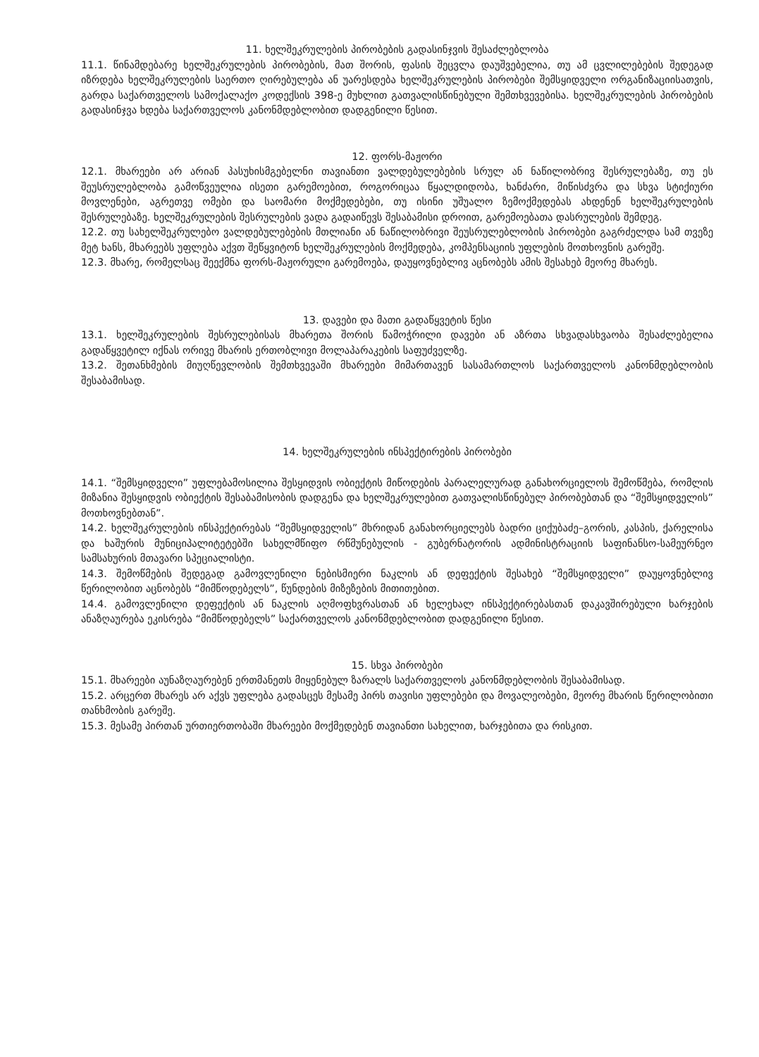11. ხელშეკრულების პირობების გადასინჯვის შესაძლებლობა
11.1. წინამდებარე ხელშეკრულების პირობების, მათ შორის, ფასის შეცვლა დაუშვებელია, თუ ამ ცვლილებების შედეგად იზრდება ხელშეკრულების საერთო ღირებულება ან უარესდება ხელშეკრულების პირობები შემსყიდველი ორგანიზაციისათვის, გარდა საქართველოს სამოქალაქო კოდექსის 398-ე მუხლით გათვალისწინებული შემთხვევებისა. ხელშეკრულების პირობების გადასინჯვა ხდება საქართველოს კანონმდებლობით დადგენილი წესით.
12. ფორს-მაჟორი
12.1. მხარეები არ არიან პასუხისმგებელნი თავიანთი ვალდებულებების სრულ ან ნაწილობრივ შესრულებაზე, თუ ეს შეუსრულებლობა გამოწვეულია ისეთი გარემოებით, როგორიცაა წყალდიდობა, ხანძარი, მიწისძვრა და სხვა სტიქიური მოვლენები, აგრეთვე ომები და საომარი მოქმედებები, თუ ისინი უშუალო ზემოქმედებას ახდენენ ხელშეკრულების შესრულებაზე. ხელშეკრულების შესრულების ვადა გადაიწევს შესაბამისი დროით, გარემოებათა დასრულების შემდეგ.
12.2. თუ სახელშეკრულებო ვალდებულებების მთლიანი ან ნაწილობრივი შეუსრულებლობის პირობები გაგრძელდა სამ თვეზე მეტ ხანს, მხარეებს უფლება აქვთ შეწყვიტონ ხელშეკრულების მოქმედება, კომპენსაციის უფლების მოთხოვნის გარეშე.
12.3. მხარე, რომელსაც შეექმნა ფორს-მაჟორული გარემოება, დაუყოვნებლივ აცნობებს ამის შესახებ მეორე მხარეს.
13. დავები და მათი გადაწყვეტის წესი
13.1. ხელშეკრულების შესრულებისას მხარეთა შორის წამოჭრილი დავები ან აზრთა სხვადასხვაობა შესაძლებელია გადაწყვეტილ იქნას ორივე მხარის ერთობლივი მოლაპარაკების საფუძველზე.
13.2. შეთანხმების მიუღწევლობის შემთხვევაში მხარეები მიმართავენ სასამართლოს საქართველოს კანონმდებლობის შესაბამისად.
14. ხელშეკრულების ინსპექტირების პირობები
14.1. “შემსყიდველი” უფლებამოსილია შესყიდვის ობიექტის მიწოდების პარალელურად განახორციელოს შემოწმება, რომლის მიზანია შესყიდვის ობიექტის შესაბამისობის დადგენა და ხელშეკრულებით გათვალისწინებულ პირობებთან და “შემსყიდველის” მოთხოვნებთან”.
14.2. ხელშეკრულების ინსპექტირებას “შემსყიდველის” მხრიდან განახორციელებს ბადრი ციქუბაძე–გორის, კასპის, ქარელისა და ხაშურის მუნიციპალიტეტებში სახელმწიფო რწმუნებულის - გუბერნატორის ადმინისტრაციის საფინანსო-სამეურნეო სამსახურის მთავარი სპეციალისტი.
14.3. შემოწმების შედეგად გამოვლენილი ნებისმიერი ნაკლის ან დეფექტის შესახებ “შემსყიდველი” დაუყოვნებლივ წერილობით აცნობებს “მიმწოდებელს”, წუნდების მიზეზების მითითებით.
14.4. გამოვლენილი დეფექტის ან ნაკლის აღმოფხვრასთან ან ხელეხალ ინსპექტირებასთან დაკავშირებული ხარჯების ანაზღაურება ეკისრება “მიმწოდებელს” საქართველოს კანონმდებლობით დადგენილი წესით.
15. სხვა პირობები
15.1. მხარეები აუნაზღაურებენ ერთმანეთს მიყენებულ ზარალს საქართველოს კანონმდებლობის შესაბამისად.
15.2. არცერთ მხარეს არ აქვს უფლება გადასცეს მესამე პირს თავისი უფლებები და მოვალეობები, მეორე მხარის წერილობითი თანხმობის გარეშე.
15.3. მესამე პირთან ურთიერთობაში მხარეები მოქმედებენ თავიანთი სახელით, ხარჯებითა და რისკით.